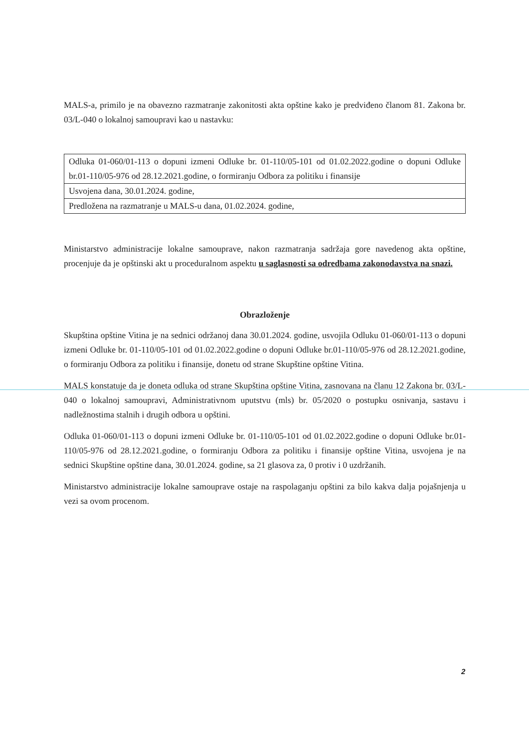MALS-a, primilo je na obavezno razmatranje zakonitosti akta opštine kako je predviđeno članom 81. Zakona br. 03/L-040 o lokalnoj samoupravi kao u nastavku:
| Odluka 01-060/01-113 o dopuni izmeni Odluke br. 01-110/05-101 od 01.02.2022.godine o dopuni Odluke br.01-110/05-976 od 28.12.2021.godine, o formiranju Odbora za politiku i finansije |
| Usvojena dana, 30.01.2024. godine, |
| Predložena na razmatranje u MALS-u dana, 01.02.2024. godine, |
Ministarstvo administracije lokalne samouprave, nakon razmatranja sadržaja gore navedenog akta opštine, procenjuje da je opštinski akt u proceduralnom aspektu u saglasnosti sa odredbama zakonodavstva na snazi.
Obrazloženje
Skupština opštine Vitina je na sednici održanoj dana 30.01.2024. godine, usvojila Odluku 01-060/01-113 o dopuni izmeni Odluke br. 01-110/05-101 od 01.02.2022.godine o dopuni Odluke br.01-110/05-976 od 28.12.2021.godine, o formiranju Odbora za politiku i finansije, donetu od strane Skupštine opštine Vitina.
MALS konstatuje da je doneta odluka od strane Skupština opštine Vitina, zasnovana na članu 12 Zakona br. 03/L-040 o lokalnoj samoupravi, Administrativnom uputstvu (mls) br. 05/2020 o postupku osnivanja, sastavu i nadležnostima stalnih i drugih odbora u opštini.
Odluka 01-060/01-113 o dopuni izmeni Odluke br. 01-110/05-101 od 01.02.2022.godine o dopuni Odluke br.01-110/05-976 od 28.12.2021.godine, o formiranju Odbora za politiku i finansije opštine Vitina, usvojena je na sednici Skupštine opštine dana, 30.01.2024. godine, sa 21 glasova za, 0 protiv i 0 uzdržanih.
Ministarstvo administracije lokalne samouprave ostaje na raspolaganju opštini za bilo kakva dalja pojašnjenja u vezi sa ovom procenom.
2